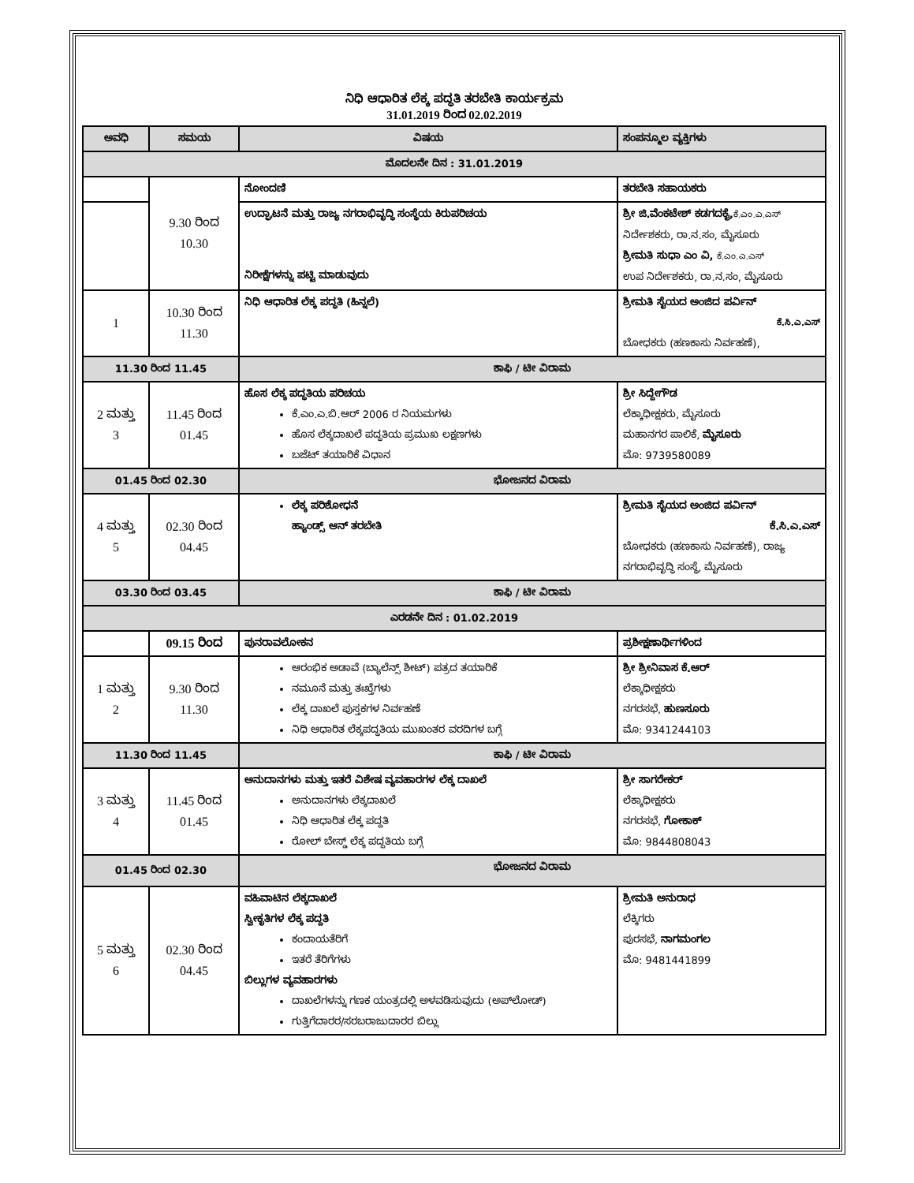ನಿಧಿ ಆಧಾರಿತ ಲೆಕ್ಕ ಪದ್ಧತಿ ತರಬೇತಿ ಕಾರ್ಯಕ್ರಮ
31.01.2019 ರಿಂದ 02.02.2019
| ಅವಧಿ | ಸಮಯ | ವಿಷಯ | ಸಂಪನ್ಮೂಲ ವ್ಯಕ್ತಿಗಳು |
| --- | --- | --- | --- |
| ಮೊದಲನೇ ದಿನ : 31.01.2019 | | | |
| | 9.30 ರಿಂದ 10.30 | ನೋಂದಣಿ | ತರಬೇತಿ ಸಹಾಯಕರು |
| | | ಉದ್ಘಾಟನೆ ಮತ್ತು ರಾಜ್ಯ ನಗರಾಭಿವೃದ್ಧಿ ಸಂಸ್ಥೆಯ ಕಿರುಪರಿಚಯ ನಿರೀಕ್ಷೆಗಳನ್ನು ಪಟ್ಟಿ ಮಾಡುವುದು | ಶ್ರೀ ಜಿ.ವೆಂಕಟೇಶ್ ಕಡಗದಕೈ, ಕೆ.ಎಂ.ಎ.ಎಸ್ ನಿರ್ದೇಶಕರು, ರಾ.ನ.ಸಂ, ಮೈಸೂರು ಶ್ರೀಮತಿ ಸುಧಾ ಎಂ ವಿ, ಕೆ.ಎಂ.ಎ.ಎಸ್ ಉಪ ನಿರ್ದೇಶಕರು, ರಾ.ನ.ಸಂ, ಮೈಸೂರು |
| 1 | 10.30 ರಿಂದ 11.30 | ನಿಧಿ ಆಧಾರಿತ ಲೆಕ್ಕ ಪದ್ಧತಿ (ಹಿನ್ನಲೆ) | ಶ್ರೀಮತಿ ಸೈಯದ ಅಂಜಿದ ಪರ್ವಿನ್ ಕೆ.ಸಿ.ಎ.ಎಸ್ ಬೋಧಕರು (ಹಣಕಾಸು ನಿರ್ವಹಣೆ), |
| 11.30 ರಿಂದ 11.45 | | ಕಾಫಿ / ಟೀ ವಿರಾಮ | |
| 2 ಮತ್ತು 3 | 11.45 ರಿಂದ 01.45 | ಹೊಸ ಲೆಕ್ಕ ಪದ್ಧತಿಯ ಪರಿಚಯ ಕೆ.ಎಂ.ಎ.ಬಿ.ಆರ್ 2006 ರ ನಿಯಮಗಳು ಹೊಸ ಲೆಕ್ಕದಾಖಲೆ ಪದ್ಧತಿಯ ಪ್ರಮುಖ ಲಕ್ಷಣಗಳು ಬಜೆಟ್ ತಯಾರಿಕೆ ವಿಧಾನ | ಶ್ರೀ ಸಿದ್ದೇಗೌಡ ಲೆಕ್ಕಾಧೀಕ್ಷಕರು, ಮೈಸೂರು ಮಹಾನಗರ ಪಾಲಿಕೆ, ಮೈಸೂರು ಮೊ: 9739580089 |
| 01.45 ರಿಂದ 02.30 | | ಭೋಜನದ ವಿರಾಮ | |
| 4 ಮತ್ತು 5 | 02.30 ರಿಂದ 04.45 | ಲೆಕ್ಕ ಪರಿಶೋಧನೆ ಹ್ಯಾಂಡ್ಸ್ ಆನ್ ತರಬೇತಿ | ಶ್ರೀಮತಿ ಸೈಯದ ಅಂಜಿದ ಪರ್ವಿನ್ ಕೆ.ಸಿ.ಎ.ಎಸ್ ಬೋಧಕರು (ಹಣಕಾಸು ನಿರ್ವಹಣೆ), ರಾಜ್ಯ ನಗರಾಭಿವೃದ್ಧಿ ಸಂಸ್ಥೆ, ಮೈಸೂರು |
| 03.30 ರಿಂದ 03.45 | | ಕಾಫಿ / ಟೀ ವಿರಾಮ | |
| ಎರಡನೇ ದಿನ : 01.02.2019 | | | |
| | 09.15 ರಿಂದ | ಪುನರಾವಲೋಕನ | ಪ್ರಶೀಕ್ಷಣಾರ್ಥಿಗಳಿಂದ |
| 1 ಮತ್ತು 2 | 9.30 ರಿಂದ 11.30 | ಆರಂಭಿಕ ಅಡಾವೆ (ಬ್ಯಾಲೆನ್ಸ್ ಶೀಟ್) ಪತ್ರದ ತಯಾರಿಕೆ ನಮೂನೆ ಮತ್ತು ತಃಖ್ತೆಗಳು ಲೆಕ್ಕ ದಾಖಲೆ ಪುಸ್ತಕಗಳ ನಿರ್ವಹಣೆ ನಿಧಿ ಆಧಾರಿತ ಲೆಕ್ಕಪದ್ಧತಿಯ ಮುಖಂತರ ವರದಿಗಳ ಬಗ್ಗೆ | ಶ್ರೀ ಶ್ರೀನಿವಾಸ ಕೆ.ಆರ್ ಲೆಕ್ಕಾಧೀಕ್ಷಕರು ನಗರಸಭೆ, ಹುಣಸೂರು ಮೊ: 9341244103 |
| 11.30 ರಿಂದ 11.45 | | ಕಾಫಿ / ಟೀ ವಿರಾಮ | |
| 3 ಮತ್ತು 4 | 11.45 ರಿಂದ 01.45 | ಅನುದಾನಗಳು ಮತ್ತು ಇತರೆ ವಿಶೇಷ ವ್ಯವಹಾರಗಳ ಲೆಕ್ಕ ದಾಖಲೆ ಅನುದಾನಗಳು ಲೆಕ್ಕದಾಖಲೆ ನಿಧಿ ಆಧಾರಿತ ಲೆಕ್ಕ ಪದ್ದತಿ ರೋಲ್ ಬೇಸ್ಡ್ ಲೆಕ್ಕ ಪದ್ದತಿಯ ಬಗ್ಗೆ | ಶ್ರೀ ಸಾಗರೇಕರ್ ಲೆಕ್ಕಾಧೀಕ್ಷಕರು ನಗರಸಭೆ, ಗೋಕಾಕ್ ಮೊ: 9844808043 |
| 01.45 ರಿಂದ 02.30 | | ಭೋಜನದ ವಿರಾಮ | |
| 5 ಮತ್ತು 6 | 02.30 ರಿಂದ 04.45 | ವಹಿವಾಟಿನ ಲೆಕ್ಕದಾಖಲೆ ಸ್ವೀಕೃತಿಗಳ ಲೆಕ್ಕ ಪದ್ದತಿ ಕಂದಾಯತೆರಿಗೆ ಇತರೆ ತೆರಿಗೆಗಳು ಬಿಲ್ಲುಗಳ ವ್ಯವಹಾರಗಳು ದಾಖಲೆಗಳನ್ನು ಗಣಕ ಯಂತ್ರದಲ್ಲಿ ಅಳವಡಿಸುವುದು (ಅಪ್‌ಲೋಡ್) ಗುತ್ತಿಗೆದಾರರ/ಸರಬರಾಜುದಾರರ ಬಿಲ್ಲು | ಶ್ರೀಮತಿ ಅನುರಾಧ ಲೆಕ್ಕಿಗರು ಪುರಸಭೆ, ನಾಗಮಂಗಲ ಮೊ: 9481441899 |